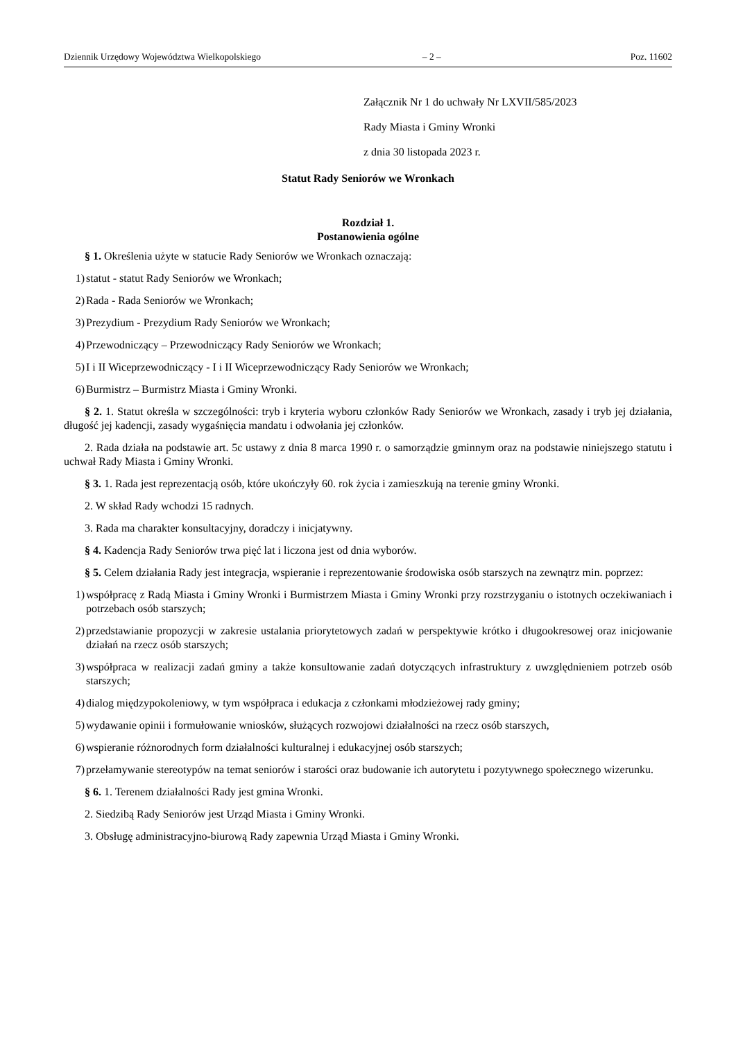Dziennik Urzędowy Województwa Wielkopolskiego – 2 – Poz. 11602
Załącznik Nr 1 do uchwały Nr LXVII/585/2023
Rady Miasta i Gminy Wronki
z dnia 30 listopada 2023 r.
Statut Rady Seniorów we Wronkach
Rozdział 1.
Postanowienia ogólne
§ 1. Określenia użyte w statucie Rady Seniorów we Wronkach oznaczają:
1) statut - statut Rady Seniorów we Wronkach;
2) Rada - Rada Seniorów we Wronkach;
3) Prezydium - Prezydium Rady Seniorów we Wronkach;
4) Przewodniczący – Przewodniczący Rady Seniorów we Wronkach;
5) I i II Wiceprzewodniczący - I i II Wiceprzewodniczący Rady Seniorów we Wronkach;
6) Burmistrz – Burmistrz Miasta i Gminy Wronki.
§ 2. 1. Statut określa w szczególności: tryb i kryteria wyboru członków Rady Seniorów we Wronkach, zasady i tryb jej działania, długość jej kadencji, zasady wygaśnięcia mandatu i odwołania jej członków.
2. Rada działa na podstawie art. 5c ustawy z dnia 8 marca 1990 r. o samorządzie gminnym oraz na podstawie niniejszego statutu i uchwał Rady Miasta i Gminy Wronki.
§ 3. 1. Rada jest reprezentacją osób, które ukończyły 60. rok życia i zamieszkują na terenie gminy Wronki.
2. W skład Rady wchodzi 15 radnych.
3. Rada ma charakter konsultacyjny, doradczy i inicjatywny.
§ 4. Kadencja Rady Seniorów trwa pięć lat i liczona jest od dnia wyborów.
§ 5. Celem działania Rady jest integracja, wspieranie i reprezentowanie środowiska osób starszych na zewnątrz min. poprzez:
1) współpracę z Radą Miasta i Gminy Wronki i Burmistrzem Miasta i Gminy Wronki przy rozstrzyganiu o istotnych oczekiwaniach i potrzebach osób starszych;
2) przedstawianie propozycji w zakresie ustalania priorytetowych zadań w perspektywie krótko i długookresowej oraz inicjowanie działań na rzecz osób starszych;
3) współpraca w realizacji zadań gminy a także konsultowanie zadań dotyczących infrastruktury z uwzględnieniem potrzeb osób starszych;
4) dialog międzypokoleniowy, w tym współpraca i edukacja z członkami młodzieżowej rady gminy;
5) wydawanie opinii i formułowanie wniosków, służących rozwojowi działalności na rzecz osób starszych,
6) wspieranie różnorodnych form działalności kulturalnej i edukacyjnej osób starszych;
7) przełamywanie stereotypów na temat seniorów i starości oraz budowanie ich autorytetu i pozytywnego społecznego wizerunku.
§ 6. 1. Terenem działalności Rady jest gmina Wronki.
2. Siedzibą Rady Seniorów jest Urząd Miasta i Gminy Wronki.
3. Obsługę administracyjno-biurową Rady zapewnia Urząd Miasta i Gminy Wronki.